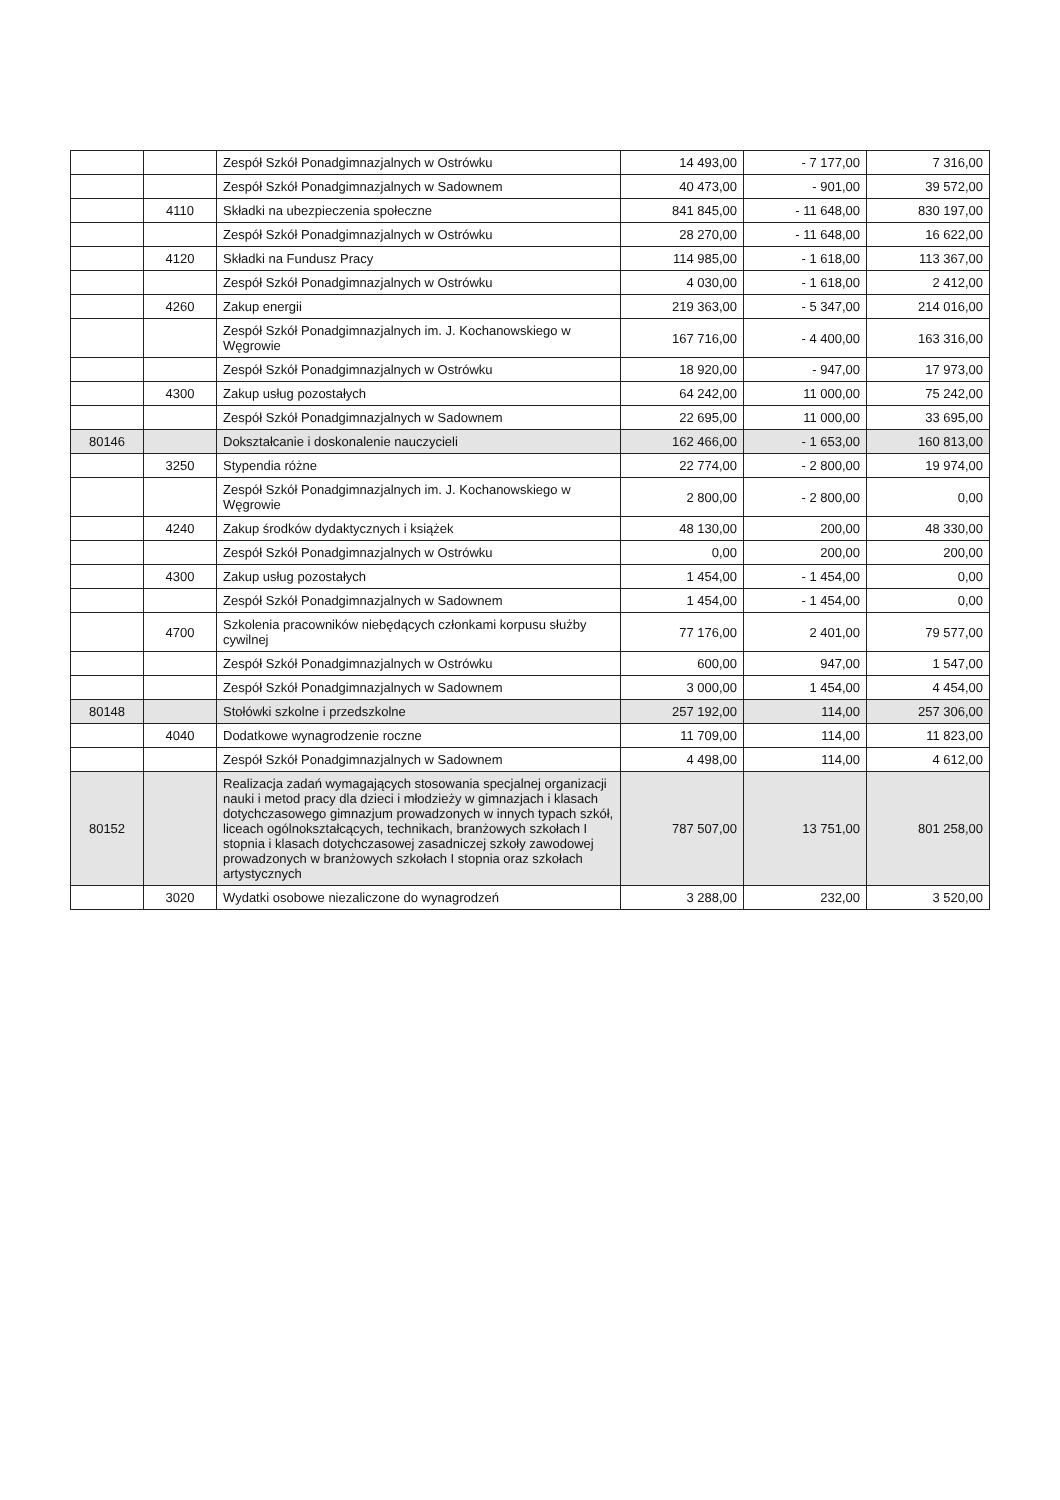| | | Zespół Szkół Ponadgimnazjalnych w Ostrówku | 14 493,00 | - 7 177,00 | 7 316,00 |
| | | Zespół Szkół Ponadgimnazjalnych w Sadownem | 40 473,00 | - 901,00 | 39 572,00 |
| | 4110 | Składki na ubezpieczenia społeczne | 841 845,00 | - 11 648,00 | 830 197,00 |
| | | Zespół Szkół Ponadgimnazjalnych w Ostrówku | 28 270,00 | - 11 648,00 | 16 622,00 |
| | 4120 | Składki na Fundusz Pracy | 114 985,00 | - 1 618,00 | 113 367,00 |
| | | Zespół Szkół Ponadgimnazjalnych w Ostrówku | 4 030,00 | - 1 618,00 | 2 412,00 |
| | 4260 | Zakup energii | 219 363,00 | - 5 347,00 | 214 016,00 |
| | | Zespół Szkół Ponadgimnazjalnych im. J. Kochanowskiego w Węgrowie | 167 716,00 | - 4 400,00 | 163 316,00 |
| | | Zespół Szkół Ponadgimnazjalnych w Ostrówku | 18 920,00 | - 947,00 | 17 973,00 |
| | 4300 | Zakup usług pozostałych | 64 242,00 | 11 000,00 | 75 242,00 |
| | | Zespół Szkół Ponadgimnazjalnych w Sadownem | 22 695,00 | 11 000,00 | 33 695,00 |
| 80146 | | Dokształcanie i doskonalenie nauczycieli | 162 466,00 | - 1 653,00 | 160 813,00 |
| | 3250 | Stypendia różne | 22 774,00 | - 2 800,00 | 19 974,00 |
| | | Zespół Szkół Ponadgimnazjalnych im. J. Kochanowskiego w Węgrowie | 2 800,00 | - 2 800,00 | 0,00 |
| | 4240 | Zakup środków dydaktycznych i książek | 48 130,00 | 200,00 | 48 330,00 |
| | | Zespół Szkół Ponadgimnazjalnych w Ostrówku | 0,00 | 200,00 | 200,00 |
| | 4300 | Zakup usług pozostałych | 1 454,00 | - 1 454,00 | 0,00 |
| | | Zespół Szkół Ponadgimnazjalnych w Sadownem | 1 454,00 | - 1 454,00 | 0,00 |
| | 4700 | Szkolenia pracowników niebędących członkami korpusu służby cywilnej | 77 176,00 | 2 401,00 | 79 577,00 |
| | | Zespół Szkół Ponadgimnazjalnych w Ostrówku | 600,00 | 947,00 | 1 547,00 |
| | | Zespół Szkół Ponadgimnazjalnych w Sadownem | 3 000,00 | 1 454,00 | 4 454,00 |
| 80148 | | Stołówki szkolne i przedszkolne | 257 192,00 | 114,00 | 257 306,00 |
| | 4040 | Dodatkowe wynagrodzenie roczne | 11 709,00 | 114,00 | 11 823,00 |
| | | Zespół Szkół Ponadgimnazjalnych w Sadownem | 4 498,00 | 114,00 | 4 612,00 |
| 80152 | | Realizacja zadań wymagających stosowania specjalnej organizacji nauki i metod pracy dla dzieci i młodzieży w gimnazjach i klasach dotychczasowego gimnazjum prowadzonych w innych typach szkół, liceach ogólnokształcących, technikach, branżowych szkołach I stopnia i klasach dotychczasowej zasadniczej szkoły zawodowej prowadzonych w branżowych szkołach I stopnia oraz szkołach artystycznych | 787 507,00 | 13 751,00 | 801 258,00 |
| | 3020 | Wydatki osobowe niezaliczone do wynagrodzeń | 3 288,00 | 232,00 | 3 520,00 |